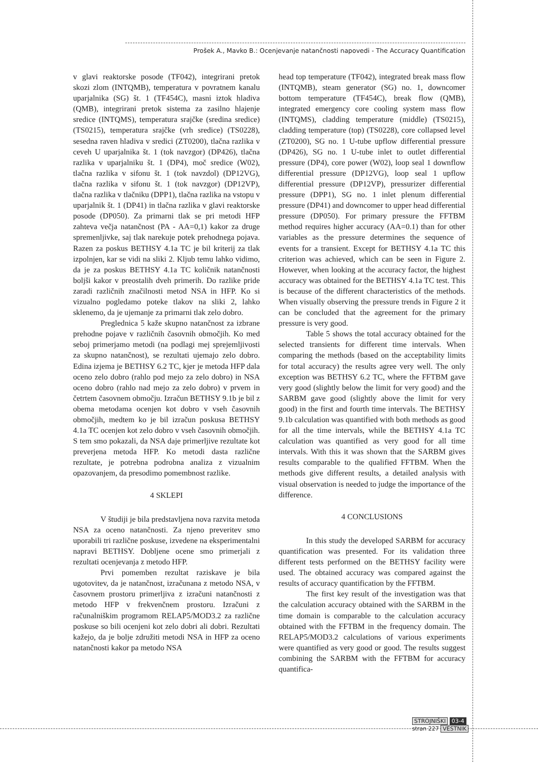Prošek A., Mavko B.: Ocenjevanje natančnosti napovedi - The Accuracy Quantification
v glavi reaktorske posode (TF042), integrirani pretok skozi zlom (INTQMB), temperatura v povratnem kanalu uparjalnika (SG) št. 1 (TF454C), masni iztok hladiva (QMB), integrirani pretok sistema za zasilno hlajenje sredice (INTQMS), temperatura srajčke (sredina sredice) (TS0215), temperatura srajčke (vrh sredice) (TS0228), sesedna raven hladiva v sredici (ZT0200), tlačna razlika v ceveh U uparjalnika št. 1 (tok navzgor) (DP426), tlačna razlika v uparjalniku št. 1 (DP4), moč sredice (W02), tlačna razlika v sifonu št. 1 (tok navzdol) (DP12VG), tlačna razlika v sifonu št. 1 (tok navzgor) (DP12VP), tlačna razlika v tlačniku (DPP1), tlačna razlika na vstopu v uparjalnik št. 1 (DP41) in tlačna razlika v glavi reaktorske posode (DP050). Za primarni tlak se pri metodi HFP zahteva večja natančnost (PA - AA=0,1) kakor za druge spremenljivke, saj tlak narekuje potek prehodnega pojava. Razen za poskus BETHSY 4.1a TC je bil kriterij za tlak izpolnjen, kar se vidi na sliki 2. Kljub temu lahko vidimo, da je za poskus BETHSY 4.1a TC količnik natančnosti boljši kakor v preostalih dveh primerih. Do razlike pride zaradi različnih značilnosti metod NSA in HFP. Ko si vizualno pogledamo poteke tlakov na sliki 2, lahko sklenemo, da je ujemanje za primarni tlak zelo dobro.
Preglednica 5 kaže skupno natančnost za izbrane prehodne pojave v različnih časovnih območjih. Ko med seboj primerjamo metodi (na podlagi mej sprejemljivosti za skupno natančnost), se rezultati ujemajo zelo dobro. Edina izjema je BETHSY 6.2 TC, kjer je metoda HFP dala oceno zelo dobro (rahlo pod mejo za zelo dobro) in NSA oceno dobro (rahlo nad mejo za zelo dobro) v prvem in četrtem časovnem območju. Izračun BETHSY 9.1b je bil z obema metodama ocenjen kot dobro v vseh časovnih območjih, medtem ko je bil izračun poskusa BETHSY 4.1a TC ocenjen kot zelo dobro v vseh časovnih območjih. S tem smo pokazali, da NSA daje primerljive rezultate kot preverjena metoda HFP. Ko metodi dasta različne rezultate, je potrebna podrobna analiza z vizualnim opazovanjem, da presodimo pomembnost razlike.
4 SKLEPI
V študiji je bila predstavljena nova razvita metoda NSA za oceno natančnosti. Za njeno preveritev smo uporabili tri različne poskuse, izvedene na eksperimentalni napravi BETHSY. Dobljene ocene smo primerjali z rezultati ocenjevanja z metodo HFP.
Prvi pomemben rezultat raziskave je bila ugotovitev, da je natančnost, izračunana z metodo NSA, v časovnem prostoru primerljiva z izračuni natančnosti z metodo HFP v frekvenčnem prostoru. Izračuni z računalniškim programom RELAP5/MOD3.2 za različne poskuse so bili ocenjeni kot zelo dobri ali dobri. Rezultati kažejo, da je bolje združiti metodi NSA in HFP za oceno natančnosti kakor pa metodo NSA
head top temperature (TF042), integrated break mass flow (INTQMB), steam generator (SG) no. 1, downcomer bottom temperature (TF454C), break flow (QMB), integrated emergency core cooling system mass flow (INTQMS), cladding temperature (middle) (TS0215), cladding temperature (top) (TS0228), core collapsed level (ZT0200), SG no. 1 U-tube upflow differential pressure (DP426), SG no. 1 U-tube inlet to outlet differential pressure (DP4), core power (W02), loop seal 1 downflow differential pressure (DP12VG), loop seal 1 upflow differential pressure (DP12VP), pressurizer differential pressure (DPP1), SG no. 1 inlet plenum differential pressure (DP41) and downcomer to upper head differential pressure (DP050). For primary pressure the FFTBM method requires higher accuracy (AA=0.1) than for other variables as the pressure determines the sequence of events for a transient. Except for BETHSY 4.1a TC this criterion was achieved, which can be seen in Figure 2. However, when looking at the accuracy factor, the highest accuracy was obtained for the BETHSY 4.1a TC test. This is because of the different characteristics of the methods. When visually observing the pressure trends in Figure 2 it can be concluded that the agreement for the primary pressure is very good.
Table 5 shows the total accuracy obtained for the selected transients for different time intervals. When comparing the methods (based on the acceptability limits for total accuracy) the results agree very well. The only exception was BETHSY 6.2 TC, where the FFTBM gave very good (slightly below the limit for very good) and the SARBM gave good (slightly above the limit for very good) in the first and fourth time intervals. The BETHSY 9.1b calculation was quantified with both methods as good for all the time intervals, while the BETHSY 4.1a TC calculation was quantified as very good for all time intervals. With this it was shown that the SARBM gives results comparable to the qualified FFTBM. When the methods give different results, a detailed analysis with visual observation is needed to judge the importance of the difference.
4 CONCLUSIONS
In this study the developed SARBM for accuracy quantification was presented. For its validation three different tests performed on the BETHSY facility were used. The obtained accuracy was compared against the results of accuracy quantification by the FFTBM.
The first key result of the investigation was that the calculation accuracy obtained with the SARBM in the time domain is comparable to the calculation accuracy obtained with the FFTBM in the frequency domain. The RELAP5/MOD3.2 calculations of various experiments were quantified as very good or good. The results suggest combining the SARBM with the FFTBM for accuracy quantifica-
STROJNIŠKI 03-4
stran 227 VESTNIK